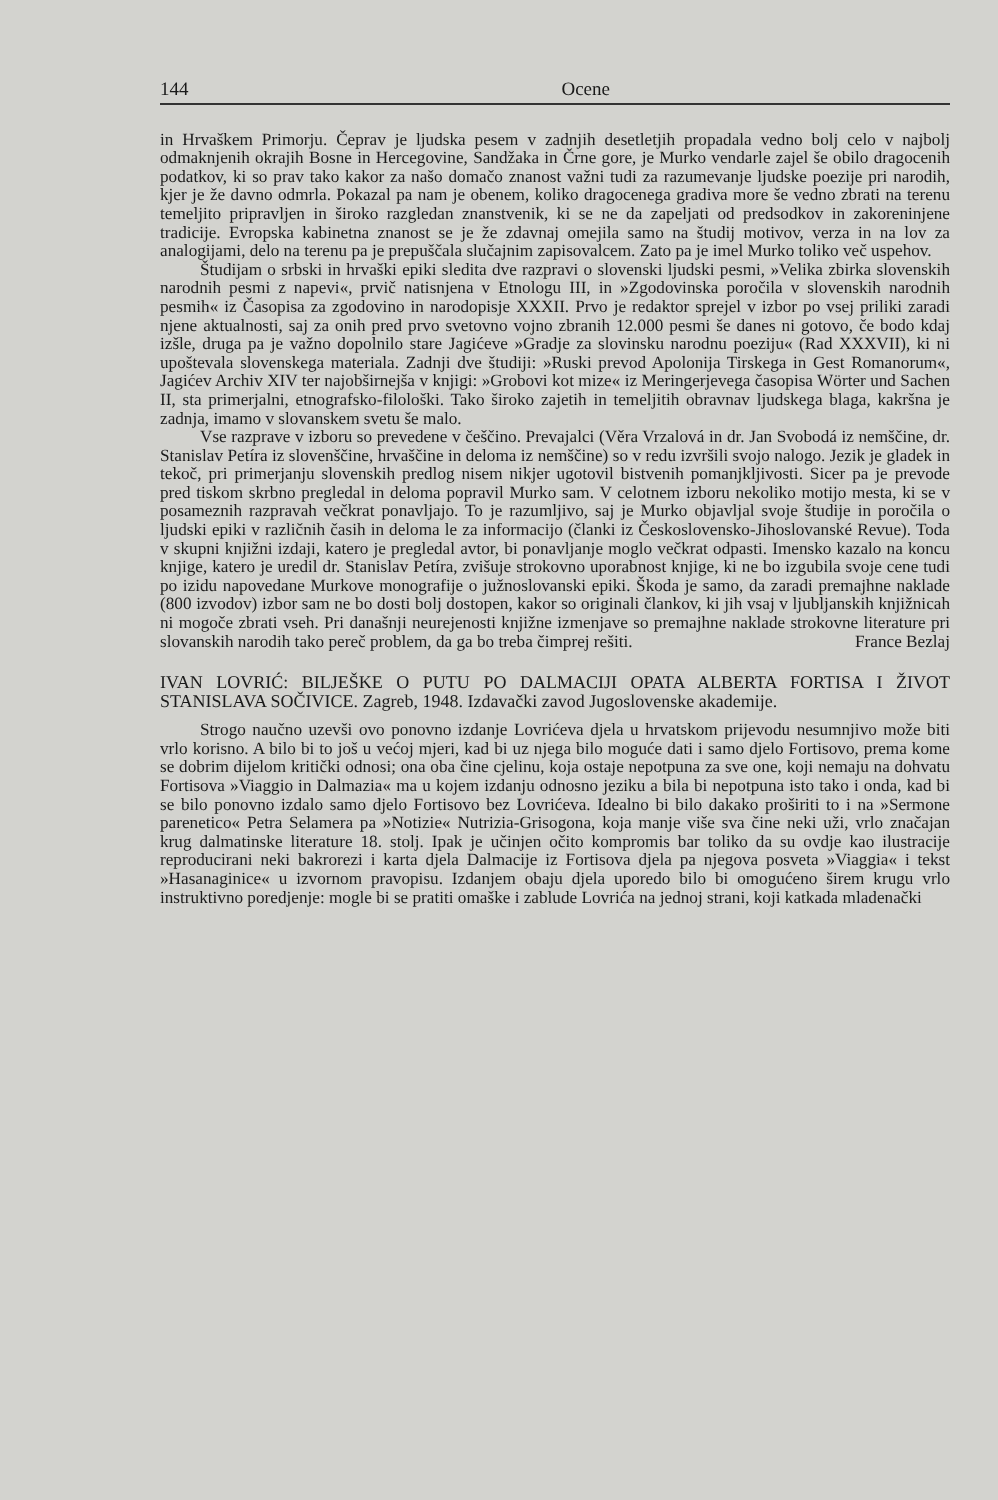144 Ocene
in Hrvaškem Primorju. Čeprav je ljudska pesem v zadnjih desetletjih propadala vedno bolj celo v najbolj odmaknjenih okrajih Bosne in Hercegovine, Sandžaka in Črne gore, je Murko vendarle zajel še obilo dragocenih podatkov, ki so prav tako kakor za našo domačo znanost važni tudi za razumevanje ljudske poezije pri narodih, kjer je že davno odmrla. Pokazal pa nam je obenem, koliko dragocenega gradiva more še vedno zbrati na terenu temeljito pripravljen in široko razgledan znanstvenik, ki se ne da zapeljati od predsodkov in zakoreninjene tradicije. Evropska kabinetna znanost se je že zdavnaj omejila samo na študij motivov, verza in na lov za analogijami, delo na terenu pa je prepuščala slučajnim zapisovalcem. Zato pa je imel Murko toliko več uspehov.
Študijam o srbski in hrvaški epiki sledita dve razpravi o slovenski ljudski pesmi, »Velika zbirka slovenskih narodnih pesmi z napevi«, prvič natisnjena v Etnologu III, in »Zgodovinska poročila v slovenskih narodnih pesmih« iz Časopisa za zgodovino in narodopisje XXXII. Prvo je redaktor sprejel v izbor po vsej priliki zaradi njene aktualnosti, saj za onih pred prvo svetovno vojno zbranih 12.000 pesmi še danes ni gotovo, če bodo kdaj izšle, druga pa je važno dopolnilo stare Jagićeve »Gradje za slovinsku narodnu poeziju« (Rad XXXVII), ki ni upoštevala slovenskega materiala. Zadnji dve študiji: »Ruski prevod Apolonija Tirskega in Gest Romanorum«, Jagićev Archiv XIV ter najobširnejša v knjigi: »Grobovi kot mize« iz Meringerjevega časopisa Wörter und Sachen II, sta primerjalni, etnografsko-filološki. Tako široko zajetih in temeljitih obravnav ljudskega blaga, kakršna je zadnja, imamo v slovanskem svetu še malo.
Vse razprave v izboru so prevedene v češčino. Prevajalci (Věra Vrzalová in dr. Jan Svobodá iz nemščine, dr. Stanislav Petíra iz slovenščine, hrvaščine in deloma iz nemščine) so v redu izvršili svojo nalogo. Jezik je gladek in tekoč, pri primerjanju slovenskih predlog nisem nikjer ugotovil bistvenih pomanjkljivosti. Sicer pa je prevode pred tiskom skrbno pregledal in deloma popravil Murko sam. V celotnem izboru nekoliko motijo mesta, ki se v posameznih razpravah večkrat ponavljajo. To je razumljivo, saj je Murko objavljal svoje študije in poročila o ljudski epiki v različnih časih in deloma le za informacijo (članki iz Československo-Jihoslovanské Revue). Toda v skupni knjižni izdaji, katero je pregledal avtor, bi ponavljanje moglo večkrat odpasti. Imensko kazalo na koncu knjige, katero je uredil dr. Stanislav Petíra, zvišuje strokovno uporabnost knjige, ki ne bo izgubila svoje cene tudi po izidu napovedane Murkove monografije o južnoslovanski epiki. Škoda je samo, da zaradi premajhne naklade (800 izvodov) izbor sam ne bo dosti bolj dostopen, kakor so originali člankov, ki jih vsaj v ljubljanskih knjižnicah ni mogoče zbrati vseh. Pri današnji neurejenosti knjižne izmenjave so premajhne naklade strokovne literature pri slovanskih narodih tako pereč problem, da ga bo treba čimprej rešiti. France Bezlaj
IVAN LOVRIĆ: BILJEŠKE O PUTU PO DALMACIJI OPATA ALBERTA FORTISA I ŽIVOT STANISLAVA SOČIVICE. Zagreb, 1948. Izdavački zavod Jugoslovenske akademije.
Strogo naučno uzevši ovo ponovno izdanje Lovrićeva djela u hrvatskom prijevodu nesumnjivo može biti vrlo korisno. A bilo bi to još u većoj mjeri, kad bi uz njega bilo moguće dati i samo djelo Fortisovo, prema kome se dobrim dijelom kritički odnosi; ona oba čine cjelinu, koja ostaje nepotpuna za sve one, koji nemaju na dohvatu Fortisova »Viaggio in Dalmazia« ma u kojem izdanju odnosno jeziku a bila bi nepotpuna isto tako i onda, kad bi se bilo ponovno izdalo samo djelo Fortisovo bez Lovrićeva. Idealno bi bilo dakako proširiti to i na »Sermone parenetico« Petra Selamera pa »Notizie« Nutrizia-Grisogona, koja manje više sva čine neki uži, vrlo značajan krug dalmatinske literature 18. stolj. Ipak je učinjen očito kompromis bar toliko da su ovdje kao ilustracije reproducirani neki bakrorezi i karta djela Dalmacije iz Fortisova djela pa njegova posveta »Viaggia« i tekst »Hasanaginice« u izvornom pravopisu. Izdanjem obaju djela uporedo bilo bi omogućeno širem krugu vrlo instruktivno poredjenje: mogle bi se pratiti omaške i zablude Lovrića na jednoj strani, koji katkada mladenački